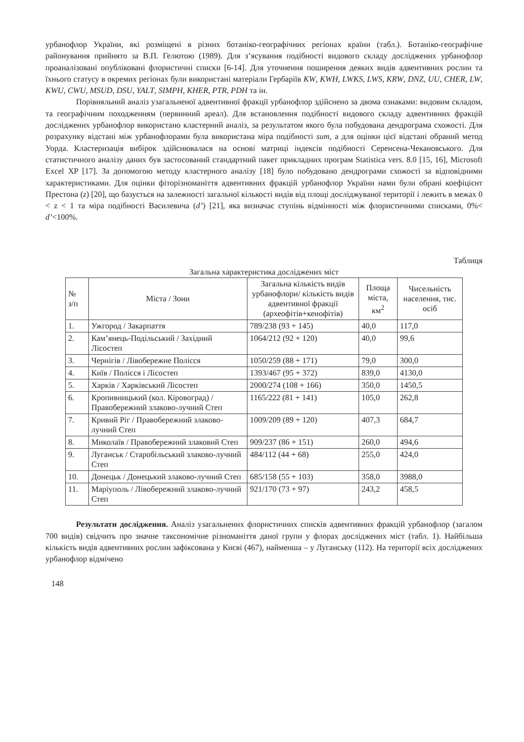урбанофлор України, які розміщені в різних ботаніко-географічних регіонах країни (табл.). Ботаніко-географічне районування прийнято за В.П. Гелютою (1989). Для з’ясування подібності видового складу досліджених урбанофлор проаналізовані опубліковані флористичні списки [6-14]. Для уточнення поширення деяких видів адвентивних рослин та їхнього статусу в окремих регіонах були використані матеріали Гербаріїв KW, KWH, LWKS, LWS, KRW, DNZ, UU, CHER, LW, KWU, CWU, MSUD, DSU, YALT, SIMPH, KHER, PTR, PDH та ін.
Порівняльний аналіз узагальненої адвентивної фракції урбанофлор здійснено за двома ознаками: видовим складом, та географічним походженням (первинний ареал). Для встановлення подібності видового складу адвентивних фракцій досліджених урбанофлор використано кластерний аналіз, за результатом якого була побудована дендрограма схожості. Для розрахунку відстані між урбанофлорами була використана міра подібності sum, а для оцінки цієї відстані обраний метод Уорда. Кластеризація вибірок здійснювалася на основі матриці індексів подібності Серенсена-Чекановського. Для статистичного аналізу даних був застосований стандартний пакет прикладних програм Statistica vers. 8.0 [15, 16], Microsoft Excel XP [17]. За допомогою методу кластерного аналізу [18] було побудовано дендрограми схожості за відповідними характеристиками. Для оцінки фіторізноманіття адвентивних фракцій урбанофлор України нами були обрані коефіцієнт Престона (z) [20], що базується на залежності загальної кількості видів від площі досліджуваної території і лежить в межах 0 < z < 1 та міра подібності Василевича (d’) [21], яка визначає ступінь відмінності між флористичними списками, 0%< d’<100%.
Таблиця
Загальна характеристика досліджених міст
| № з/п | Міста / Зони | Загальна кількість видів урбанофлори/ кількість видів адвентивної фракції (археофітів+кенофітів) | Площа міста, км<sup>2</sup> | Чисельність населення, тис. осіб |
| --- | --- | --- | --- | --- |
| 1. | Ужгород / Закарпаття | 789/238 (93 + 145) | 40,0 | 117,0 |
| 2. | Кам’янець-Подільський / Західний Лісостеп | 1064/212 (92 + 120) | 40,0 | 99,6 |
| 3. | Чернігів / Лівобережне Полісся | 1050/259 (88 + 171) | 79,0 | 300,0 |
| 4. | Київ / Полісся і Лісостеп | 1393/467 (95 + 372) | 839,0 | 4130,0 |
| 5. | Харків / Харківський Лісостеп | 2000/274 (108 + 166) | 350,0 | 1450,5 |
| 6. | Кропивницький (кол. Кіровоград) / Правобережний злаково-лучний Степ | 1165/222 (81 + 141) | 105,0 | 262,8 |
| 7. | Кривий Ріг / Правобережний злаково-лучний Степ | 1009/209 (89 + 120) | 407,3 | 684,7 |
| 8. | Миколаїв / Правобережний злаковий Степ | 909/237 (86 + 151) | 260,0 | 494,6 |
| 9. | Луганськ / Старобільський злаково-лучний Степ | 484/112 (44 + 68) | 255,0 | 424,0 |
| 10. | Донецьк / Донецький злаково-лучний Степ | 685/158 (55 + 103) | 358,0 | 3988,0 |
| 11. | Маріуполь / Лівобережний злаково-лучний Степ | 921/170 (73 + 97) | 243,2 | 458,5 |
Результати дослідження. Аналіз узагальнених флористичних списків адвентивних фракцій урбанофлор (загалом 700 видів) свідчить про значне таксономічне різноманіття даної групи у флорах досліджених міст (табл. 1). Найбільша кількість видів адвентивних рослин зафіксована у Києві (467), найменша – у Луганську (112). На території всіх досліджених урбанофлор відмічено
148